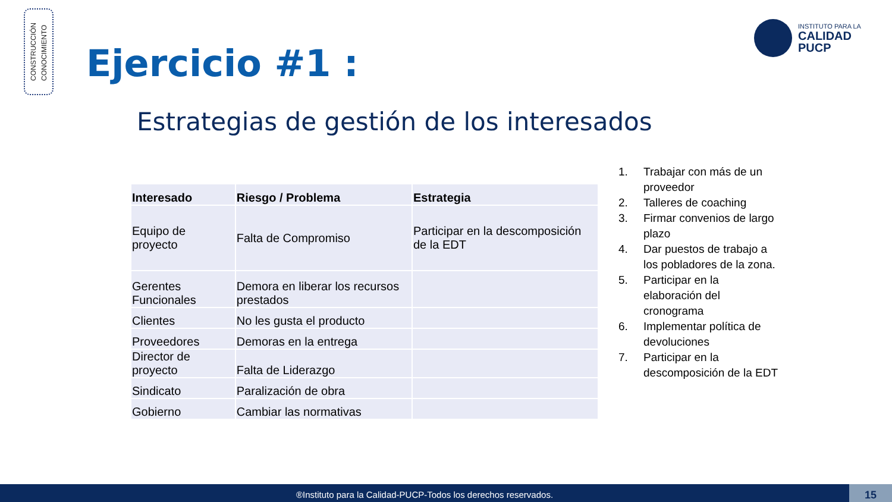CONSTRUCCIÓN
CONOCIMIENTO
Ejercicio #1 :
INSTITUTO PARA LA
CALIDAD
PUCP
Estrategias de gestión de los interesados
| Interesado | Riesgo / Problema | Estrategia |
| --- | --- | --- |
| Equipo de proyecto | Falta de Compromiso | Participar en la descomposición de la EDT |
| Gerentes Funcionales | Demora en liberar los recursos prestados | |
| Clientes | No les gusta el producto | |
| Proveedores | Demoras en la entrega | |
| Director de proyecto | Falta de Liderazgo | |
| Sindicato | Paralización de obra | |
| Gobierno | Cambiar las normativas | |
1. Trabajar con más de un proveedor
2. Talleres de coaching
3. Firmar convenios de largo plazo
4. Dar puestos de trabajo a los pobladores de la zona.
5. Participar en la elaboración del cronograma
6. Implementar política de devoluciones
7. Participar en la descomposición de la EDT
®Instituto para la Calidad-PUCP-Todos los derechos reservados. 15